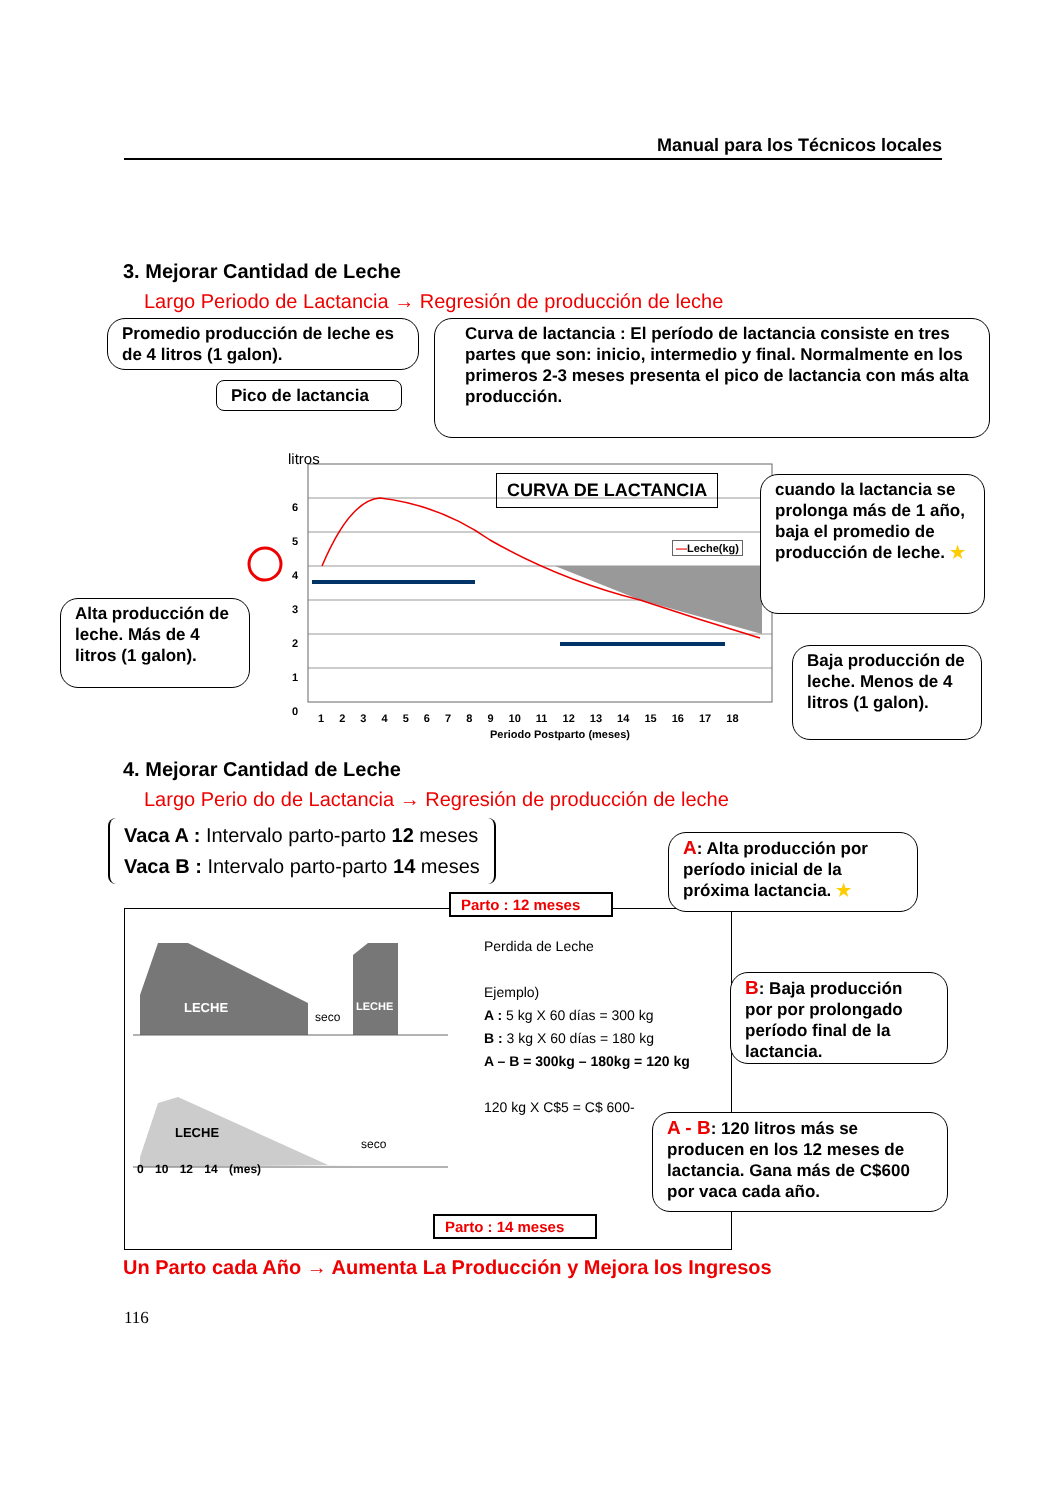Manual para los Técnicos locales
3. Mejorar Cantidad de Leche
Largo Periodo de Lactancia → Regresión de producción de leche
Promedio producción de leche es de 4 litros (1 galon).
Curva de lactancia : El período de lactancia consiste en tres partes que son: inicio, intermedio y final. Normalmente en los primeros 2-3 meses presenta el pico de lactancia con más alta producción.
Pico de lactancia
litros
6
5
4
3
2
1
0
CURVA DE LACTANCIA
—Leche(kg)
cuando la lactancia se prolonga más de 1 año, baja el promedio de producción de leche. ★
Alta producción de leche. Más de 4 litros (1 galon).
Baja producción de leche. Menos de 4 litros (1 galon).
1 2 3 4 5 6 7 8 9 10 11 12 13 14 15 16 17 18
Periodo Postparto (meses)
4. Mejorar Cantidad de Leche
Largo Perio do de Lactancia → Regresión de producción de leche
Vaca A : Intervalo parto-parto 12 meses
Vaca B : Intervalo parto-parto 14 meses
LECHE
seco
LECHE
LECHE
seco
0 10 12 14 (mes)
Parto : 12 meses
Parto : 14 meses
Perdida de Leche
Ejemplo)
A : 5 kg X 60 días = 300 kg
B : 3 kg X 60 días = 180 kg
A – B = 300kg – 180kg = 120 kg
120 kg X C$5 = C$ 600-
A: Alta producción por período inicial de la próxima lactancia. ★
B: Baja producción por por prolongado período final de la lactancia.
A - B: 120 litros más se producen en los 12 meses de lactancia. Gana más de C$600 por vaca cada año.
Un Parto cada Año → Aumenta La Producción y Mejora los Ingresos
116